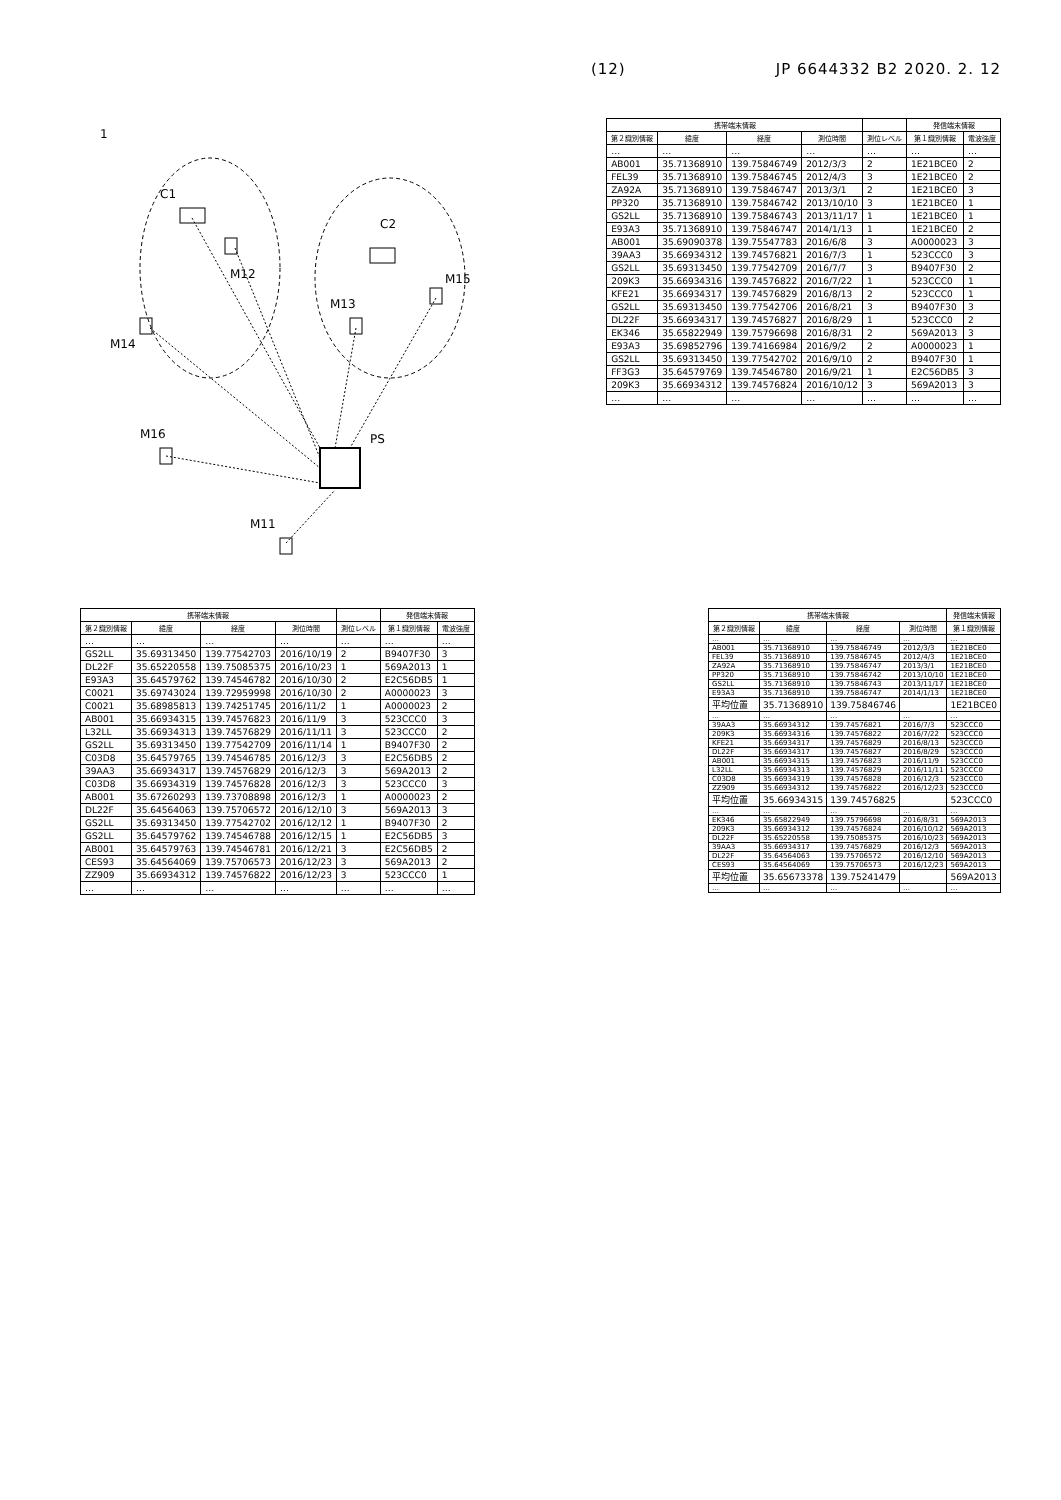(12) JP 6644332 B2 2020. 2. 12
PS
1
C1
C2
M14
M12
M13
M15
M16
M11
| 携帯端末情報 | | | | | 発信端末情報 | |
| --- | --- | --- | --- | --- | --- | --- |
| 第２識別情報 | 緯度 | 経度 | 測位時間 | 測位レベル | 第１識別情報 | 電波強度 |
| … | … | … | … | … | … | … |
| AB001 | 35.71368910 | 139.75846749 | 2012/3/3 | 2 | 1E21BCE0 | 2 |
| FEL39 | 35.71368910 | 139.75846745 | 2012/4/3 | 3 | 1E21BCE0 | 2 |
| ZA92A | 35.71368910 | 139.75846747 | 2013/3/1 | 2 | 1E21BCE0 | 3 |
| PP320 | 35.71368910 | 139.75846742 | 2013/10/10 | 3 | 1E21BCE0 | 1 |
| GS2LL | 35.71368910 | 139.75846743 | 2013/11/17 | 1 | 1E21BCE0 | 1 |
| E93A3 | 35.71368910 | 139.75846747 | 2014/1/13 | 1 | 1E21BCE0 | 2 |
| AB001 | 35.69090378 | 139.75547783 | 2016/6/8 | 3 | A0000023 | 3 |
| 39AA3 | 35.66934312 | 139.74576821 | 2016/7/3 | 1 | 523CCC0 | 3 |
| GS2LL | 35.69313450 | 139.77542709 | 2016/7/7 | 3 | B9407F30 | 2 |
| 209K3 | 35.66934316 | 139.74576822 | 2016/7/22 | 1 | 523CCC0 | 1 |
| KFE21 | 35.66934317 | 139.74576829 | 2016/8/13 | 2 | 523CCC0 | 1 |
| GS2LL | 35.69313450 | 139.77542706 | 2016/8/21 | 3 | B9407F30 | 3 |
| DL22F | 35.66934317 | 139.74576827 | 2016/8/29 | 1 | 523CCC0 | 2 |
| EK346 | 35.65822949 | 139.75796698 | 2016/8/31 | 2 | 569A2013 | 3 |
| E93A3 | 35.69852796 | 139.74166984 | 2016/9/2 | 2 | A0000023 | 1 |
| GS2LL | 35.69313450 | 139.77542702 | 2016/9/10 | 2 | B9407F30 | 1 |
| FF3G3 | 35.64579769 | 139.74546780 | 2016/9/21 | 1 | E2C56DB5 | 3 |
| 209K3 | 35.66934312 | 139.74576824 | 2016/10/12 | 3 | 569A2013 | 3 |
| … | … | … | … | … | … | … |
| 携帯端末情報 | | | | | 発信端末情報 | |
| --- | --- | --- | --- | --- | --- | --- |
| 第２識別情報 | 緯度 | 経度 | 測位時間 | 測位レベル | 第１識別情報 | 電波強度 |
| … | … | … | … | … | … | … |
| GS2LL | 35.69313450 | 139.77542703 | 2016/10/19 | 2 | B9407F30 | 3 |
| DL22F | 35.65220558 | 139.75085375 | 2016/10/23 | 1 | 569A2013 | 1 |
| E93A3 | 35.64579762 | 139.74546782 | 2016/10/30 | 2 | E2C56DB5 | 1 |
| C0021 | 35.69743024 | 139.72959998 | 2016/10/30 | 2 | A0000023 | 3 |
| C0021 | 35.68985813 | 139.74251745 | 2016/11/2 | 1 | A0000023 | 2 |
| AB001 | 35.66934315 | 139.74576823 | 2016/11/9 | 3 | 523CCC0 | 3 |
| L32LL | 35.66934313 | 139.74576829 | 2016/11/11 | 3 | 523CCC0 | 2 |
| GS2LL | 35.69313450 | 139.77542709 | 2016/11/14 | 1 | B9407F30 | 2 |
| C03D8 | 35.64579765 | 139.74546785 | 2016/12/3 | 3 | E2C56DB5 | 2 |
| 39AA3 | 35.66934317 | 139.74576829 | 2016/12/3 | 3 | 569A2013 | 2 |
| C03D8 | 35.66934319 | 139.74576828 | 2016/12/3 | 3 | 523CCC0 | 3 |
| AB001 | 35.67260293 | 139.73708898 | 2016/12/3 | 1 | A0000023 | 2 |
| DL22F | 35.64564063 | 139.75706572 | 2016/12/10 | 3 | 569A2013 | 3 |
| GS2LL | 35.69313450 | 139.77542702 | 2016/12/12 | 1 | B9407F30 | 2 |
| GS2LL | 35.64579762 | 139.74546788 | 2016/12/15 | 1 | E2C56DB5 | 3 |
| AB001 | 35.64579763 | 139.74546781 | 2016/12/21 | 3 | E2C56DB5 | 2 |
| CES93 | 35.64564069 | 139.75706573 | 2016/12/23 | 3 | 569A2013 | 2 |
| ZZ909 | 35.66934312 | 139.74576822 | 2016/12/23 | 3 | 523CCC0 | 1 |
| … | … | … | … | … | … | … |
| 携帯端末情報 | | | | 発信端末情報 |
| --- | --- | --- | --- | --- |
| 第２識別情報 | 緯度 | 経度 | 測位時間 | 第１識別情報 |
| … | … | … | … | … |
| AB001 | 35.71368910 | 139.75846749 | 2012/3/3 | 1E21BCE0 |
| FEL39 | 35.71368910 | 139.75846745 | 2012/4/3 | 1E21BCE0 |
| ZA92A | 35.71368910 | 139.75846747 | 2013/3/1 | 1E21BCE0 |
| PP320 | 35.71368910 | 139.75846742 | 2013/10/10 | 1E21BCE0 |
| GS2LL | 35.71368910 | 139.75846743 | 2013/11/17 | 1E21BCE0 |
| E93A3 | 35.71368910 | 139.75846747 | 2014/1/13 | 1E21BCE0 |
| 平均位置 | 35.71368910 | 139.75846746 | | 1E21BCE0 |
| … | … | … | … | … |
| 39AA3 | 35.66934312 | 139.74576821 | 2016/7/3 | 523CCC0 |
| 209K3 | 35.66934316 | 139.74576822 | 2016/7/22 | 523CCC0 |
| KFE21 | 35.66934317 | 139.74576829 | 2016/8/13 | 523CCC0 |
| DL22F | 35.66934317 | 139.74576827 | 2016/8/29 | 523CCC0 |
| AB001 | 35.66934315 | 139.74576823 | 2016/11/9 | 523CCC0 |
| L32LL | 35.66934313 | 139.74576829 | 2016/11/11 | 523CCC0 |
| C03D8 | 35.66934319 | 139.74576828 | 2016/12/3 | 523CCC0 |
| ZZ909 | 35.66934312 | 139.74576822 | 2016/12/23 | 523CCC0 |
| 平均位置 | 35.66934315 | 139.74576825 | | 523CCC0 |
| … | … | … | … | … |
| EK346 | 35.65822949 | 139.75796698 | 2016/8/31 | 569A2013 |
| 209K3 | 35.66934312 | 139.74576824 | 2016/10/12 | 569A2013 |
| DL22F | 35.65220558 | 139.75085375 | 2016/10/23 | 569A2013 |
| 39AA3 | 35.66934317 | 139.74576829 | 2016/12/3 | 569A2013 |
| DL22F | 35.64564063 | 139.75706572 | 2016/12/10 | 569A2013 |
| CES93 | 35.64564069 | 139.75706573 | 2016/12/23 | 569A2013 |
| 平均位置 | 35.65673378 | 139.75241479 | | 569A2013 |
| … | … | … | … | … |